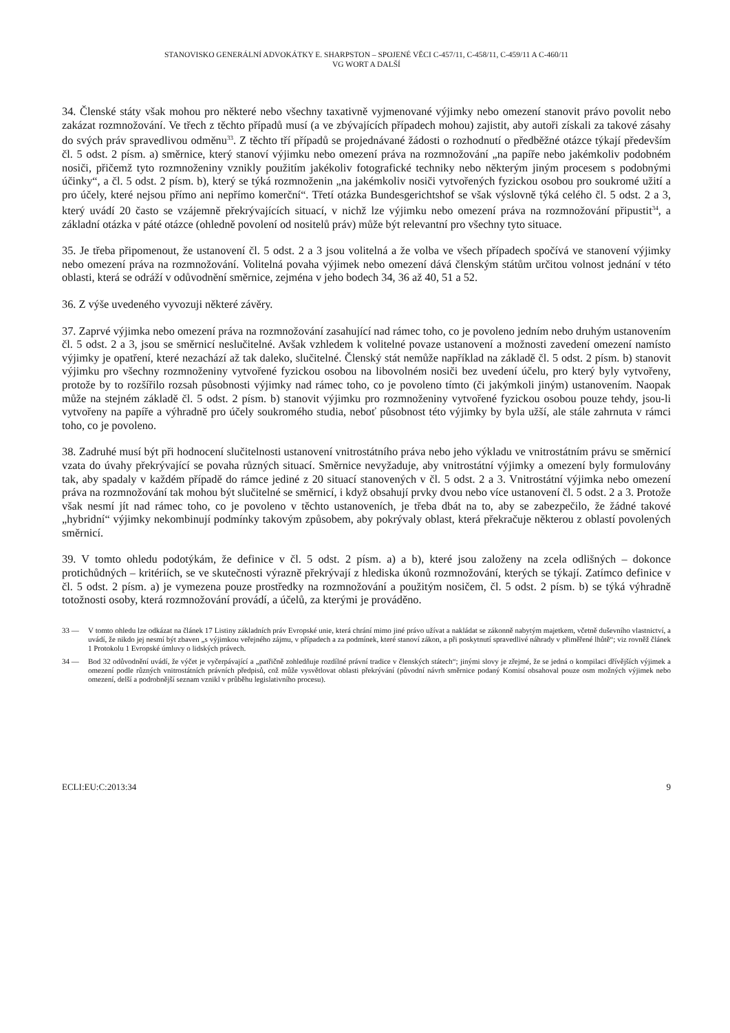STANOVISKO GENERÁLNÍ ADVOKÁTKY E. SHARPSTON – SPOJENÉ VĚCI C-457/11, C-458/11, C-459/11 A C-460/11
VG WORT A DALŠÍ
34. Členské státy však mohou pro některé nebo všechny taxativně vyjmenované výjimky nebo omezení stanovit právo povolit nebo zakázat rozmnožování. Ve třech z těchto případů musí (a ve zbývajících případech mohou) zajistit, aby autoři získali za takové zásahy do svých práv spravedlivou odměnu<sup>33</sup>. Z těchto tří případů se projednávané žádosti o rozhodnutí o předběžné otázce týkají především čl. 5 odst. 2 písm. a) směrnice, který stanoví výjimku nebo omezení práva na rozmnožování „na papíře nebo jakémkoliv podobném nosiči, přičemž tyto rozmnoženiny vznikly použitím jakékoliv fotografické techniky nebo některým jiným procesem s podobnými účinky“, a čl. 5 odst. 2 písm. b), který se týká rozmnoženin „na jakémkoliv nosiči vytvořených fyzickou osobou pro soukromé užití a pro účely, které nejsou přímo ani nepřímo komerční“. Třetí otázka Bundesgerichtshof se však výslovně týká celého čl. 5 odst. 2 a 3, který uvádí 20 často se vzájemně překrývajících situací, v nichž lze výjimku nebo omezení práva na rozmnožování připustit<sup>34</sup>, a základní otázka v páté otázce (ohledně povolení od nositelů práv) může být relevantní pro všechny tyto situace.
35. Je třeba připomenout, že ustanovení čl. 5 odst. 2 a 3 jsou volitelná a že volba ve všech případech spočívá ve stanovení výjimky nebo omezení práva na rozmnožování. Volitelná povaha výjimek nebo omezení dává členským státům určitou volnost jednání v této oblasti, která se odráží v odůvodnění směrnice, zejména v jeho bodech 34, 36 až 40, 51 a 52.
36. Z výše uvedeného vyvozuji některé závěry.
37. Zaprvé výjimka nebo omezení práva na rozmnožování zasahující nad rámec toho, co je povoleno jedním nebo druhým ustanovením čl. 5 odst. 2 a 3, jsou se směrnicí neslučitelné. Avšak vzhledem k volitelné povaze ustanovení a možnosti zavedení omezení namísto výjimky je opatření, které nezachází až tak daleko, slučitelné. Členský stát nemůže například na základě čl. 5 odst. 2 písm. b) stanovit výjimku pro všechny rozmnoženiny vytvořené fyzickou osobou na libovolném nosiči bez uvedení účelu, pro který byly vytvořeny, protože by to rozšířilo rozsah působnosti výjimky nad rámec toho, co je povoleno tímto (či jakýmkoli jiným) ustanovením. Naopak může na stejném základě čl. 5 odst. 2 písm. b) stanovit výjimku pro rozmnoženiny vytvořené fyzickou osobou pouze tehdy, jsou-li vytvořeny na papíře a výhradně pro účely soukromého studia, neboť působnost této výjimky by byla užší, ale stále zahrnuta v rámci toho, co je povoleno.
38. Zadruhé musí být při hodnocení slučitelnosti ustanovení vnitrostátního práva nebo jeho výkladu ve vnitrostátním právu se směrnicí vzata do úvahy překrývající se povaha různých situací. Směrnice nevyžaduje, aby vnitrostátní výjimky a omezení byly formulovány tak, aby spadaly v každém případě do rámce jediné z 20 situací stanovených v čl. 5 odst. 2 a 3. Vnitrostátní výjimka nebo omezení práva na rozmnožování tak mohou být slučitelné se směrnicí, i když obsahují prvky dvou nebo více ustanovení čl. 5 odst. 2 a 3. Protože však nesmí jít nad rámec toho, co je povoleno v těchto ustanoveních, je třeba dbát na to, aby se zabezpečilo, že žádné takové „hybridní“ výjimky nekombinují podmínky takovým způsobem, aby pokrývaly oblast, která překračuje některou z oblastí povolených směrnicí.
39. V tomto ohledu podotýkám, že definice v čl. 5 odst. 2 písm. a) a b), které jsou založeny na zcela odlišných – dokonce protichůdných – kritériích, se ve skutečnosti výrazně překrývají z hlediska úkonů rozmnožování, kterých se týkají. Zatímco definice v čl. 5 odst. 2 písm. a) je vymezena pouze prostředky na rozmnožování a použitým nosičem, čl. 5 odst. 2 písm. b) se týká výhradně totožnosti osoby, která rozmnožování provádí, a účelů, za kterými je prováděno.
33 — V tomto ohledu lze odkázat na článek 17 Listiny základních práv Evropské unie, která chrání mimo jiné právo užívat a nakládat se zákonně nabytým majetkem, včetně duševního vlastnictví, a uvádí, že nikdo jej nesmí být zbaven „s výjimkou veřejného zájmu, v případech a za podmínek, které stanoví zákon, a při poskytnutí spravedlivé náhrady v přiměřené lhůtě“; viz rovněž článek 1 Protokolu 1 Evropské úmluvy o lidských právech.
34 — Bod 32 odůvodnění uvádí, že výčet je vyčerpávající a „patřičně zohledňuje rozdílné právní tradice v členských státech“; jinými slovy je zřejmé, že se jedná o kompilaci dřívějších výjimek a omezení podle různých vnitrostátních právních předpisů, což může vysvětlovat oblasti překrývání (původní návrh směrnice podaný Komisí obsahoval pouze osm možných výjimek nebo omezení, delší a podrobnější seznam vznikl v průběhu legislativního procesu).
ECLI:EU:C:2013:34 9